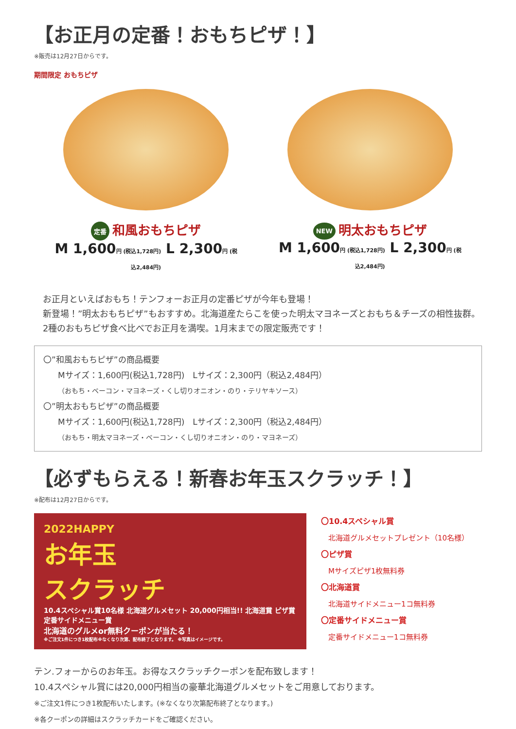【お正月の定番！おもちピザ！】
※販売は12月27日からです。
期間限定 おもちピザ
定番 和風おもちピザ
M 1,600円 (税込1,728円) L 2,300円 (税込2,484円)
NEW 明太おもちピザ
M 1,600円 (税込1,728円) L 2,300円 (税込2,484円)
お正月といえばおもち！テンフォーお正月の定番ピザが今年も登場！
新登場！”明太おもちピザ”もおすすめ。北海道産たらこを使った明太マヨネーズとおもち＆チーズの相性抜群。2種のおもちピザ食べ比べでお正月を満喫。1月末までの限定販売です！
〇”和風おもちピザ”の商品概要
Mサイズ：1,600円(税込1,728円)　Lサイズ：2,300円（税込2,484円）
（おもち・ベーコン・マヨネーズ・くし切りオニオン・のり・テリヤキソース）
〇”明太おもちピザ”の商品概要
Mサイズ：1,600円(税込1,728円)　Lサイズ：2,300円（税込2,484円）
（おもち・明太マヨネーズ・ベーコン・くし切りオニオン・のり・マヨネーズ）
【必ずもらえる！新春お年玉スクラッチ！】
※配布は12月27日からです。
2022HAPPY
お年玉
スクラッチ
10.4スペシャル賞10名様 北海道グルメセット 20,000円相当!! 北海道賞 ピザ賞 定番サイドメニュー賞
北海道のグルメor無料クーポンが当たる！
※ご注文1件につき1枚配布※なくなり次第、配布終了となります。 ※写真はイメージです。
〇10.4スペシャル賞
　北海道グルメセットプレゼント（10名様）
〇ピザ賞
　Mサイズピザ1枚無料券
〇北海道賞
　北海道サイドメニュー1コ無料券
〇定番サイドメニュー賞
　定番サイドメニュー1コ無料券
テン.フォーからのお年玉。お得なスクラッチクーポンを配布致します！
10.4スペシャル賞には20,000円相当の豪華北海道グルメセットをご用意しております。
※ご注文1件につき1枚配布いたします。(※なくなり次第配布終了となります。)
※各クーポンの詳細はスクラッチカードをご確認ください。